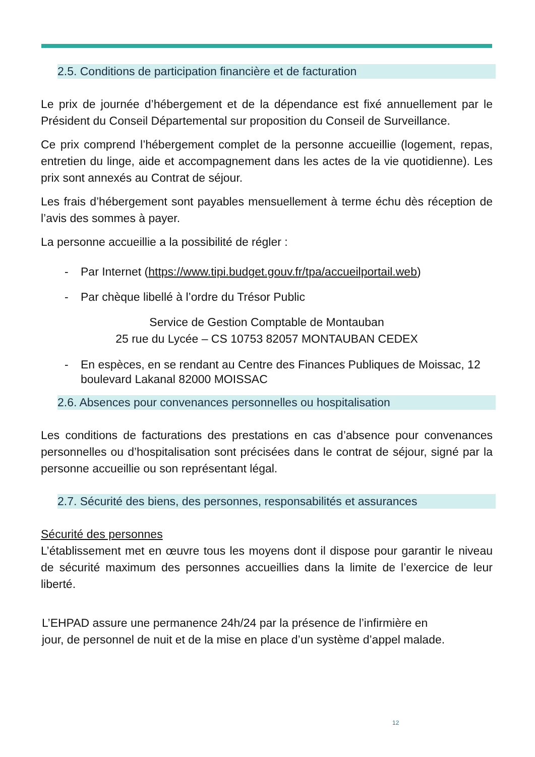2.5. Conditions de participation financière et de facturation
Le prix de journée d’hébergement et de la dépendance est fixé annuellement par le Président du Conseil Départemental sur proposition du Conseil de Surveillance.
Ce prix comprend l’hébergement complet de la personne accueillie (logement, repas, entretien du linge, aide et accompagnement dans les actes de la vie quotidienne). Les prix sont annexés au Contrat de séjour.
Les frais d’hébergement sont payables mensuellement à terme échu dès réception de l’avis des sommes à payer.
La personne accueillie a la possibilité de régler :
- Par Internet (https://www.tipi.budget.gouv.fr/tpa/accueilportail.web)
- Par chèque libellé à l’ordre du Trésor Public
Service de Gestion Comptable de Montauban
25 rue du Lycée – CS 10753 82057 MONTAUBAN CEDEX
- En espèces, en se rendant au Centre des Finances Publiques de Moissac, 12 boulevard Lakanal 82000 MOISSAC
2.6. Absences pour convenances personnelles ou hospitalisation
Les conditions de facturations des prestations en cas d’absence pour convenances personnelles ou d’hospitalisation sont précisées dans le contrat de séjour, signé par la personne accueillie ou son représentant légal.
2.7. Sécurité des biens, des personnes, responsabilités et assurances
Sécurité des personnes
L’établissement met en œuvre tous les moyens dont il dispose pour garantir le niveau de sécurité maximum des personnes accueillies dans la limite de l’exercice de leur liberté.
L’EHPAD assure une permanence 24h/24 par la présence de l’infirmière en
jour, de personnel de nuit et de la mise en place d’un système d’appel malade.
12